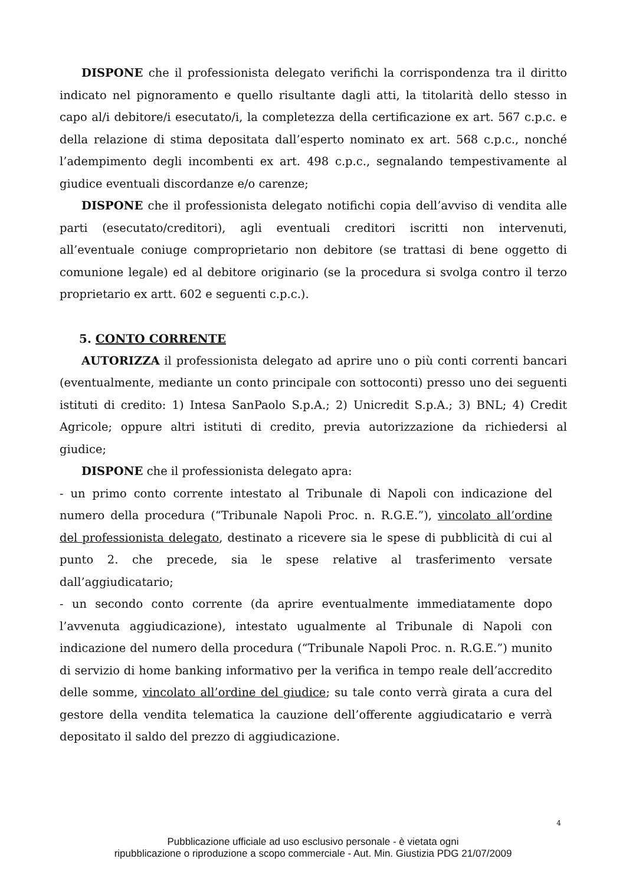DISPONE che il professionista delegato verifichi la corrispondenza tra il diritto indicato nel pignoramento e quello risultante dagli atti, la titolarità dello stesso in capo al/i debitore/i esecutato/i, la completezza della certificazione ex art. 567 c.p.c. e della relazione di stima depositata dall’esperto nominato ex art. 568 c.p.c., nonché l’adempimento degli incombenti ex art. 498 c.p.c., segnalando tempestivamente al giudice eventuali discordanze e/o carenze;
DISPONE che il professionista delegato notifichi copia dell’avviso di vendita alle parti (esecutato/creditori), agli eventuali creditori iscritti non intervenuti, all’eventuale coniuge comproprietario non debitore (se trattasi di bene oggetto di comunione legale) ed al debitore originario (se la procedura si svolga contro il terzo proprietario ex artt. 602 e seguenti c.p.c.).
5. CONTO CORRENTE
AUTORIZZA il professionista delegato ad aprire uno o più conti correnti bancari (eventualmente, mediante un conto principale con sottoconti) presso uno dei seguenti istituti di credito: 1) Intesa SanPaolo S.p.A.; 2) Unicredit S.p.A.; 3) BNL; 4) Credit Agricole; oppure altri istituti di credito, previa autorizzazione da richiedersi al giudice;
DISPONE che il professionista delegato apra:
- un primo conto corrente intestato al Tribunale di Napoli con indicazione del numero della procedura (“Tribunale Napoli Proc. n. R.G.E.”), vincolato all’ordine del professionista delegato, destinato a ricevere sia le spese di pubblicità di cui al punto 2. che precede, sia le spese relative al trasferimento versate dall’aggiudicatario;
- un secondo conto corrente (da aprire eventualmente immediatamente dopo l’avvenuta aggiudicazione), intestato ugualmente al Tribunale di Napoli con indicazione del numero della procedura (“Tribunale Napoli Proc. n. R.G.E.”) munito di servizio di home banking informativo per la verifica in tempo reale dell’accredito delle somme, vincolato all’ordine del giudice; su tale conto verrà girata a cura del gestore della vendita telematica la cauzione dell’offerente aggiudicatario e verrà depositato il saldo del prezzo di aggiudicazione.
4
Pubblicazione ufficiale ad uso esclusivo personale - è vietata ogni
ripubblicazione o riproduzione a scopo commerciale - Aut. Min. Giustizia PDG 21/07/2009